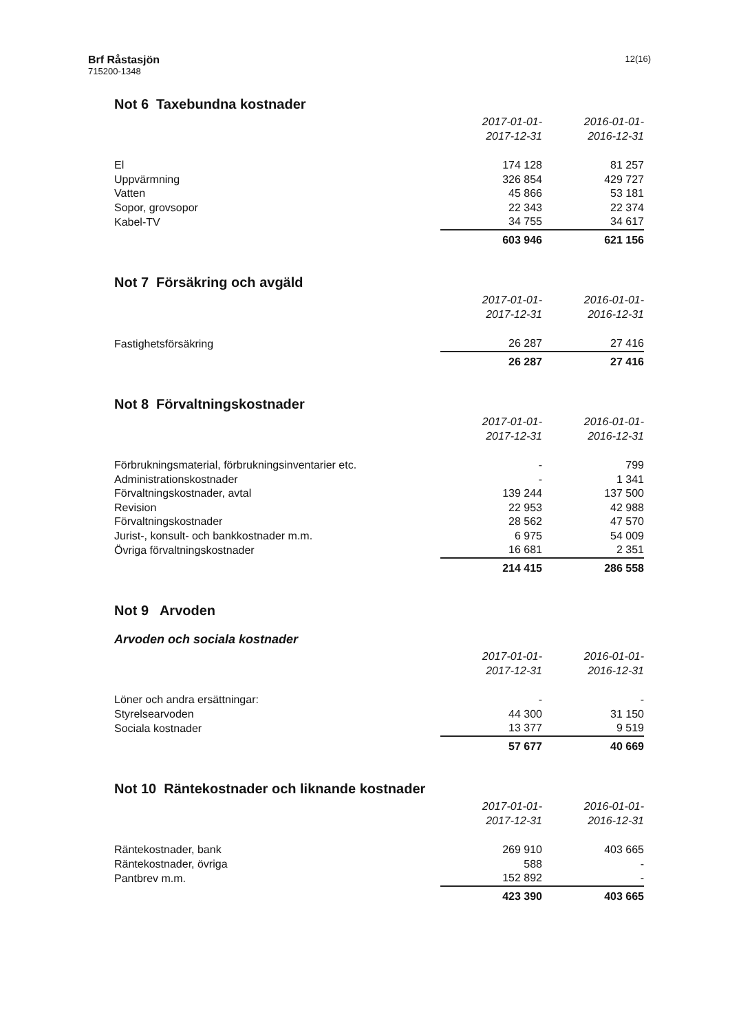Brf Råstasjön
715200-1348
12(16)
Not 6 Taxebundna kostnader
| | 2017-01-01- 2017-12-31 | 2016-01-01- 2016-12-31 |
| El | 174 128 | 81 257 |
| Uppvärmning | 326 854 | 429 727 |
| Vatten | 45 866 | 53 181 |
| Sopor, grovsopor | 22 343 | 22 374 |
| Kabel-TV | 34 755 | 34 617 |
| | 603 946 | 621 156 |
Not 7 Försäkring och avgäld
| | 2017-01-01- 2017-12-31 | 2016-01-01- 2016-12-31 |
| Fastighetsförsäkring | 26 287 | 27 416 |
| | 26 287 | 27 416 |
Not 8 Förvaltningskostnader
| | 2017-01-01- 2017-12-31 | 2016-01-01- 2016-12-31 |
| Förbrukningsmaterial, förbrukningsinventarier etc. | - | 799 |
| Administrationskostnader | - | 1 341 |
| Förvaltningskostnader, avtal | 139 244 | 137 500 |
| Revision | 22 953 | 42 988 |
| Förvaltningskostnader | 28 562 | 47 570 |
| Jurist-, konsult- och bankkostnader m.m. | 6 975 | 54 009 |
| Övriga förvaltningskostnader | 16 681 | 2 351 |
| | 214 415 | 286 558 |
Not 9 Arvoden
Arvoden och sociala kostnader
| | 2017-01-01- 2017-12-31 | 2016-01-01- 2016-12-31 |
| Löner och andra ersättningar: | - | - |
| Styrelsearvoden | 44 300 | 31 150 |
| Sociala kostnader | 13 377 | 9 519 |
| | 57 677 | 40 669 |
Not 10 Räntekostnader och liknande kostnader
| | 2017-01-01- 2017-12-31 | 2016-01-01- 2016-12-31 |
| Räntekostnader, bank | 269 910 | 403 665 |
| Räntekostnader, övriga | 588 | - |
| Pantbrev m.m. | 152 892 | - |
| | 423 390 | 403 665 |